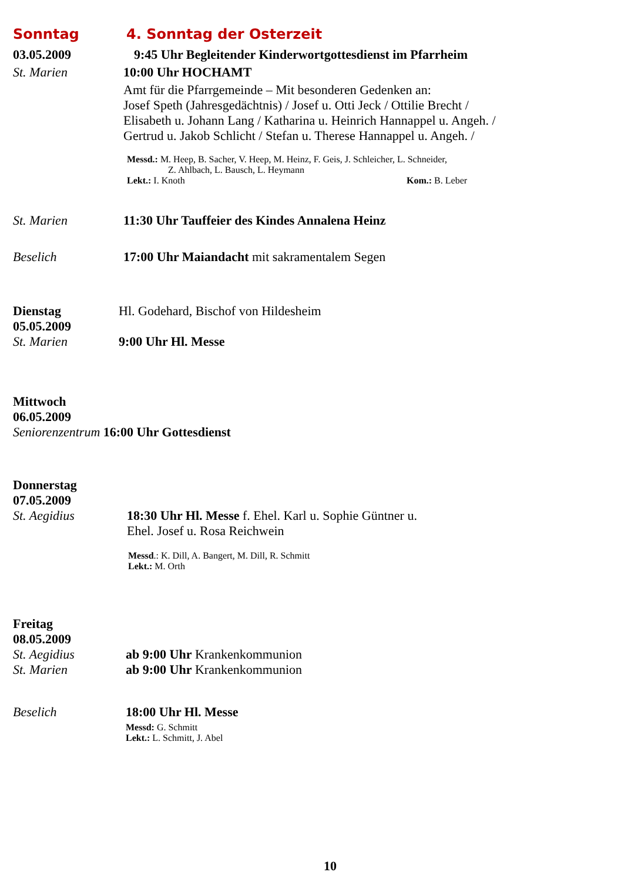Sonntag 4. Sonntag der Osterzeit
03.05.2009 9:45 Uhr Begleitender Kinderwortgottesdienst im Pfarrheim
St. Marien 10:00 Uhr HOCHAMT
Amt für die Pfarrgemeinde – Mit besonderen Gedenken an:
Josef Speth (Jahresgedächtnis) / Josef u. Otti Jeck / Ottilie Brecht /
Elisabeth u. Johann Lang / Katharina u. Heinrich Hannappel u. Angeh. /
Gertrud u. Jakob Schlicht / Stefan u. Therese Hannappel u. Angeh. /
Messd.: M. Heep, B. Sacher, V. Heep, M. Heinz, F. Geis, J. Schleicher, L. Schneider,
Z. Ahlbach, L. Bausch, L. Heymann
Lekt.: I. Knoth Kom.: B. Leber
St. Marien 11:30 Uhr Tauffeier des Kindes Annalena Heinz
Beselich 17:00 Uhr Maiandacht mit sakramentalem Segen
Dienstag Hl. Godehard, Bischof von Hildesheim
05.05.2009
St. Marien 9:00 Uhr Hl. Messe
Mittwoch
06.05.2009
Seniorenzentrum 16:00 Uhr Gottesdienst
Donnerstag
07.05.2009
St. Aegidius 18:30 Uhr Hl. Messe f. Ehel. Karl u. Sophie Güntner u.
Ehel. Josef u. Rosa Reichwein
Messd.: K. Dill, A. Bangert, M. Dill, R. Schmitt
Lekt.: M. Orth
Freitag
08.05.2009
St. Aegidius ab 9:00 Uhr Krankenkommunion
St. Marien ab 9:00 Uhr Krankenkommunion
Beselich 18:00 Uhr Hl. Messe
Messd: G. Schmitt
Lekt.: L. Schmitt, J. Abel
10